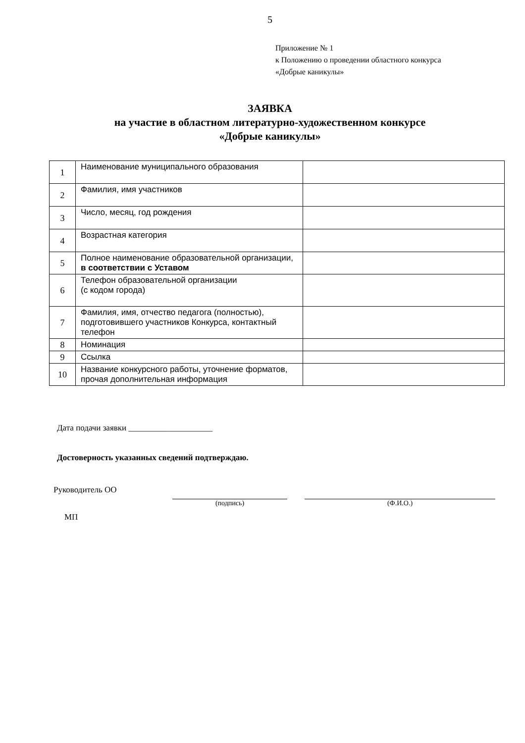5
Приложение № 1
к Положению о проведении областного конкурса
«Добрые каникулы»
ЗАЯВКА
на участие в областном литературно-художественном конкурсе
«Добрые каникулы»
| 1 | Наименование муниципального образования | |
| 2 | Фамилия, имя участников | |
| 3 | Число, месяц, год рождения | |
| 4 | Возрастная категория | |
| 5 | Полное наименование образовательной организации, в соответствии с Уставом | |
| 6 | Телефон образовательной организации (с кодом города) | |
| 7 | Фамилия, имя, отчество педагога (полностью), подготовившего участников Конкурса, контактный телефон | |
| 8 | Номинация | |
| 9 | Ссылка | |
| 10 | Название конкурсного работы, уточнение форматов, прочая дополнительная информация | |
Дата подачи заявки ____________________
Достоверность указанных сведений подтверждаю.
Руководитель ОО
(подпись) (Ф.И.О.)
МП